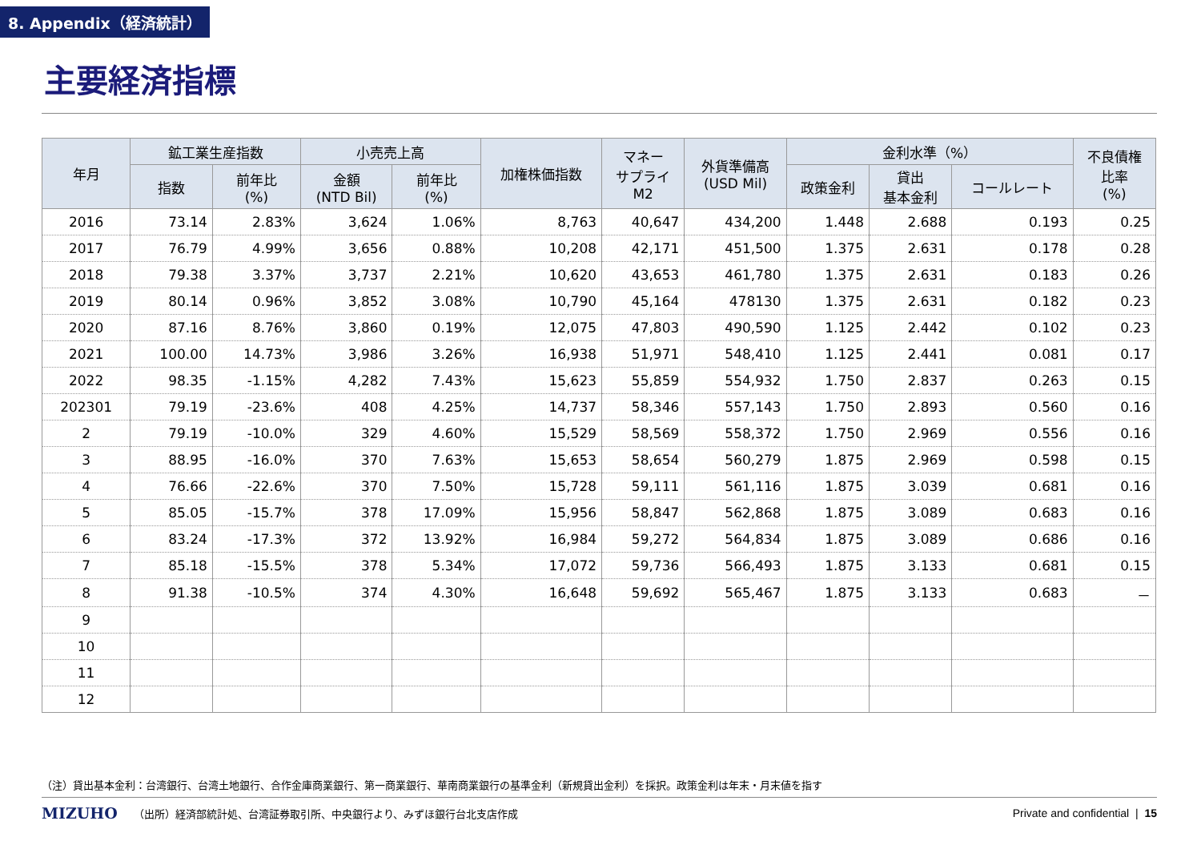8. Appendix（経済統計）
主要経済指標
| 年月 | 鉱工業生産指数 | | 小売売上高 | | 加権株価指数 | マネー サプライ M2 | 外貨準備高 (USD Mil) | 金利水準（%） | | | 不良債権 比率 (%) |
| --- | --- | --- | --- | --- | --- | --- | --- | --- | --- | --- | --- |
| | 指数 | 前年比 (%) | 金額 (NTD Bil) | 前年比 (%) | | | | 政策金利 | 貸出 基本金利 | コールレート | |
| 2016 | 73.14 | 2.83% | 3,624 | 1.06% | 8,763 | 40,647 | 434,200 | 1.448 | 2.688 | 0.193 | 0.25 |
| 2017 | 76.79 | 4.99% | 3,656 | 0.88% | 10,208 | 42,171 | 451,500 | 1.375 | 2.631 | 0.178 | 0.28 |
| 2018 | 79.38 | 3.37% | 3,737 | 2.21% | 10,620 | 43,653 | 461,780 | 1.375 | 2.631 | 0.183 | 0.26 |
| 2019 | 80.14 | 0.96% | 3,852 | 3.08% | 10,790 | 45,164 | 478130 | 1.375 | 2.631 | 0.182 | 0.23 |
| 2020 | 87.16 | 8.76% | 3,860 | 0.19% | 12,075 | 47,803 | 490,590 | 1.125 | 2.442 | 0.102 | 0.23 |
| 2021 | 100.00 | 14.73% | 3,986 | 3.26% | 16,938 | 51,971 | 548,410 | 1.125 | 2.441 | 0.081 | 0.17 |
| 2022 | 98.35 | -1.15% | 4,282 | 7.43% | 15,623 | 55,859 | 554,932 | 1.750 | 2.837 | 0.263 | 0.15 |
| 202301 | 79.19 | -23.6% | 408 | 4.25% | 14,737 | 58,346 | 557,143 | 1.750 | 2.893 | 0.560 | 0.16 |
| 2 | 79.19 | -10.0% | 329 | 4.60% | 15,529 | 58,569 | 558,372 | 1.750 | 2.969 | 0.556 | 0.16 |
| 3 | 88.95 | -16.0% | 370 | 7.63% | 15,653 | 58,654 | 560,279 | 1.875 | 2.969 | 0.598 | 0.15 |
| 4 | 76.66 | -22.6% | 370 | 7.50% | 15,728 | 59,111 | 561,116 | 1.875 | 3.039 | 0.681 | 0.16 |
| 5 | 85.05 | -15.7% | 378 | 17.09% | 15,956 | 58,847 | 562,868 | 1.875 | 3.089 | 0.683 | 0.16 |
| 6 | 83.24 | -17.3% | 372 | 13.92% | 16,984 | 59,272 | 564,834 | 1.875 | 3.089 | 0.686 | 0.16 |
| 7 | 85.18 | -15.5% | 378 | 5.34% | 17,072 | 59,736 | 566,493 | 1.875 | 3.133 | 0.681 | 0.15 |
| 8 | 91.38 | -10.5% | 374 | 4.30% | 16,648 | 59,692 | 565,467 | 1.875 | 3.133 | 0.683 | － |
| 9 | | | | | | | | | | | |
| 10 | | | | | | | | | | | |
| 11 | | | | | | | | | | | |
| 12 | | | | | | | | | | | |
（注）貸出基本金利：台湾銀行、台湾土地銀行、合作金庫商業銀行、第一商業銀行、華南商業銀行の基準金利（新規貸出金利）を採択。政策金利は年末・月末値を指す
MIZUHO （出所）経済部統計処、台湾証券取引所、中央銀行より、みずほ銀行台北支店作成 Private and confidential | 15